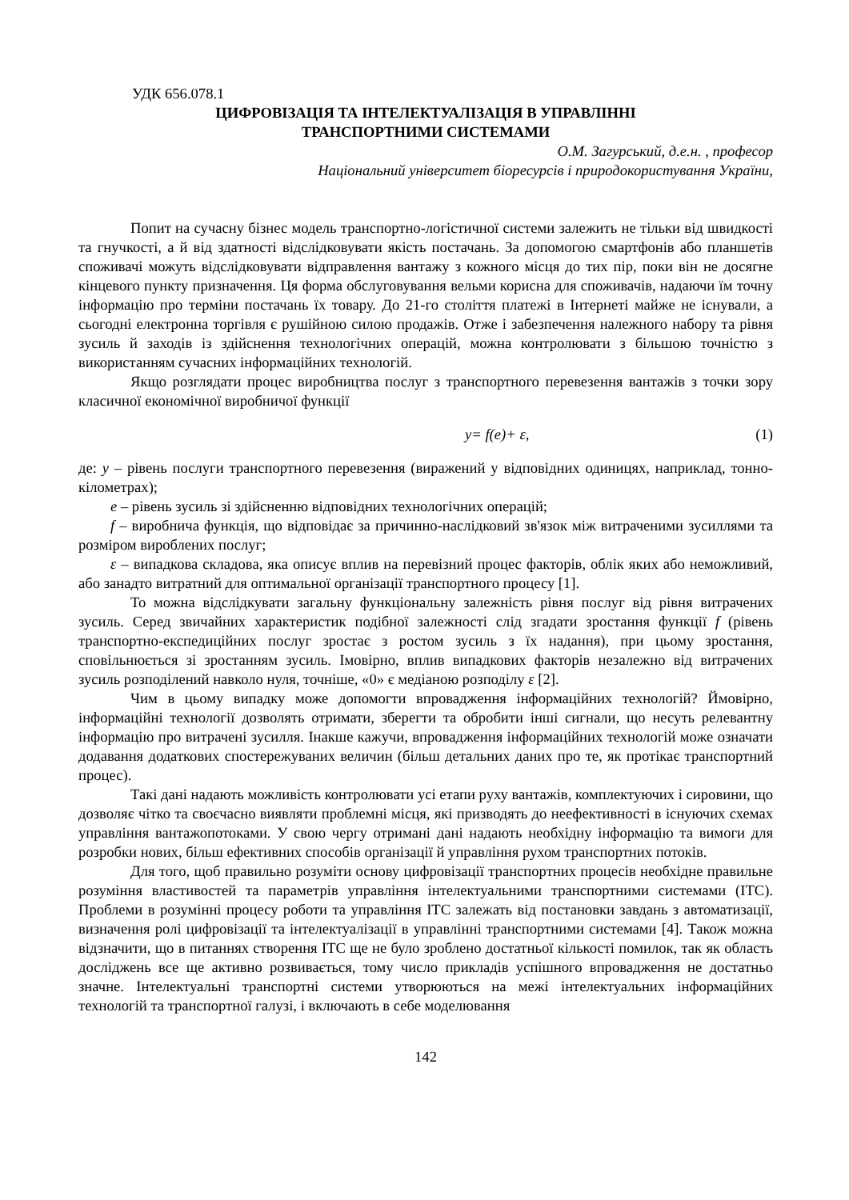УДК 656.078.1
ЦИФРОВІЗАЦІЯ ТА ІНТЕЛЕКТУАЛІЗАЦІЯ В УПРАВЛІННІ
ТРАНСПОРТНИМИ СИСТЕМАМИ
О.М. Загурський, д.е.н. , професор
Національний університет біоресурсів і природокористування України,
Попит на сучасну бізнес модель транспортно-логістичної системи залежить не тільки від швидкості та гнучкості, а й від здатності відслідковувати якість постачань. За допомогою смартфонів або планшетів споживачі можуть відслідковувати відправлення вантажу з кожного місця до тих пір, поки він не досягне кінцевого пункту призначення. Ця форма обслуговування вельми корисна для споживачів, надаючи їм точну інформацію про терміни постачань їх товару. До 21-го століття платежі в Інтернеті майже не існували, а сьогодні електронна торгівля є рушійною силою продажів. Отже і забезпечення належного набору та рівня зусиль й заходів із здійснення технологічних операцій, можна контролювати з більшою точністю з використанням сучасних інформаційних технологій.
Якщо розглядати процес виробництва послуг з транспортного перевезення вантажів з точки зору класичної економічної виробничої функції
y= f(e)+ ε, (1)
де: y – рівень послуги транспортного перевезення (виражений у відповідних одиницях, наприклад, тонно-кілометрах);
e – рівень зусиль зі здійсненню відповідних технологічних операцій;
f – виробнича функція, що відповідає за причинно-наслідковий зв'язок між витраченими зусиллями та розміром вироблених послуг;
ε – випадкова складова, яка описує вплив на перевізний процес факторів, облік яких або неможливий, або занадто витратний для оптимальної організації транспортного процесу [1].
То можна відслідкувати загальну функціональну залежність рівня послуг від рівня витрачених зусиль. Серед звичайних характеристик подібної залежності слід згадати зростання функції f (рівень транспортно-експедиційних послуг зростає з ростом зусиль з їх надання), при цьому зростання, сповільнюється зі зростанням зусиль. Імовірно, вплив випадкових факторів незалежно від витрачених зусиль розподілений навколо нуля, точніше, «0» є медіаною розподілу ε [2].
Чим в цьому випадку може допомогти впровадження інформаційних технологій? Ймовірно, інформаційні технології дозволять отримати, зберегти та обробити інші сигнали, що несуть релевантну інформацію про витрачені зусилля. Інакше кажучи, впровадження інформаційних технологій може означати додавання додаткових спостережуваних величин (більш детальних даних про те, як протікає транспортний процес).
Такі дані надають можливість контролювати усі етапи руху вантажів, комплектуючих і сировини, що дозволяє чітко та своєчасно виявляти проблемні місця, які призводять до неефективності в існуючих схемах управління вантажопотоками. У свою чергу отримані дані надають необхідну інформацію та вимоги для розробки нових, більш ефективних способів організації й управління рухом транспортних потоків.
Для того, щоб правильно розуміти основу цифровізації транспортних процесів необхідне правильне розуміння властивостей та параметрів управління інтелектуальними транспортними системами (ІТС). Проблеми в розумінні процесу роботи та управління ІТС залежать від постановки завдань з автоматизації, визначення ролі цифровізації та інтелектуалізації в управлінні транспортними системами [4]. Також можна відзначити, що в питаннях створення ІТС ще не було зроблено достатньої кількості помилок, так як область досліджень все ще активно розвивається, тому число прикладів успішного впровадження не достатньо значне. Інтелектуальні транспортні системи утворюються на межі інтелектуальних інформаційних технологій та транспортної галузі, і включають в себе моделювання
142